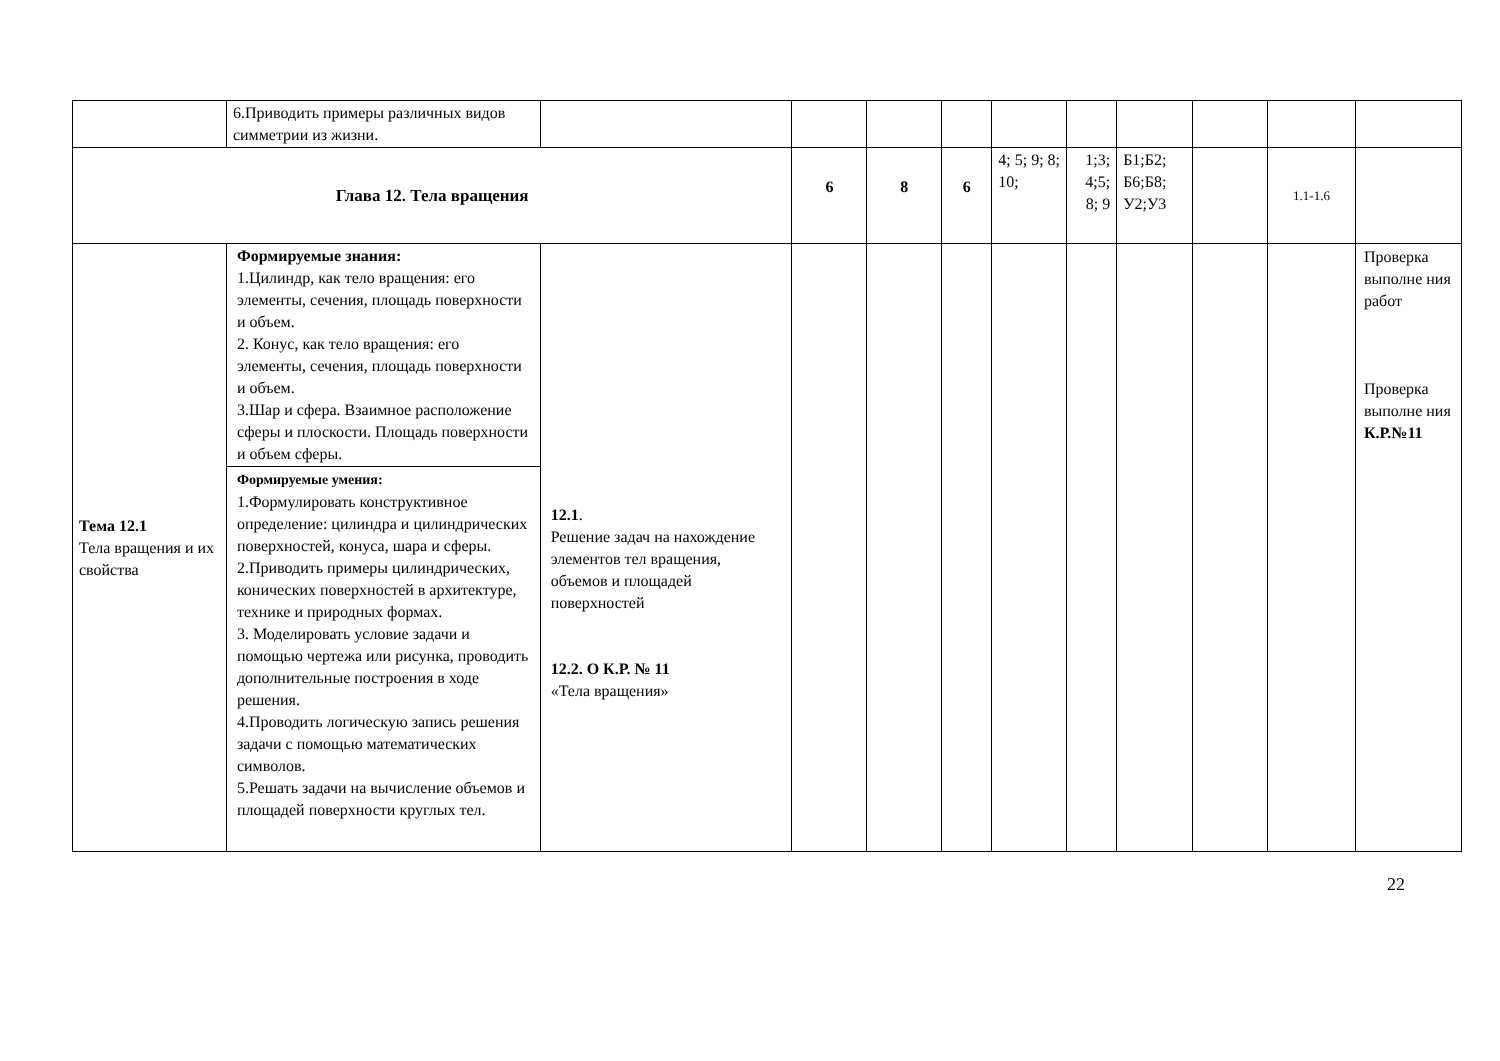| | 6.Приводить примеры различных видов симметрии из жизни. | | | | | | | | | | |
| Глава 12. Тела вращения | | | 6 | 8 | 6 | 4; 5; 9; 8; 10; | 1;3; 4;5; 8; 9 | Б1;Б2; Б6;Б8; У2;У3 | | 1.1-1.6 | |
| Тема 12.1 Тела вращения и их свойства | Формируемые знания: 1.Цилиндр, как тело вращения: его элементы, сечения, площадь поверхности и объем. 2. Конус, как тело вращения: его элементы, сечения, площадь поверхности и объем. 3.Шар и сфера. Взаимное расположение сферы и плоскости. Площадь поверхности и объем сферы. Формируемые умения: 1.Формулировать конструктивное определение: цилиндра и цилиндрических поверхностей, конуса, шара и сферы. 2.Приводить примеры цилиндрических, конических поверхностей в архитектуре, технике и природных формах. 3. Моделировать условие задачи и помощью чертежа или рисунка, проводить дополнительные построения в ходе решения. 4.Проводить логическую запись решения задачи с помощью математических символов. 5.Решать задачи на вычисление объемов и площадей поверхности круглых тел. | 12.1 . Решение задач на нахождение элементов тел вращения, объемов и площадей поверхностей 12.2. О К.Р. № 11 «Тела вращения» | | | | | | | | | Проверка выполне ния работ Проверка выполне ния К.Р.№11 |
22